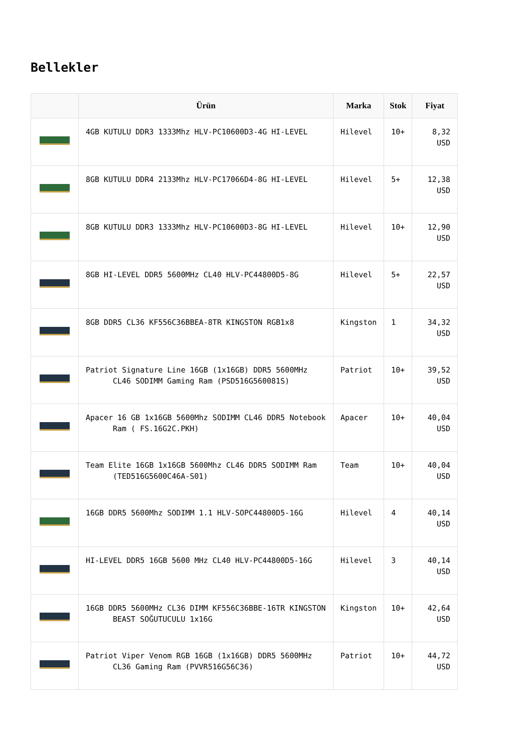Bellekler
| | Ürün | Marka | Stok | Fiyat |
| --- | --- | --- | --- | --- |
| | 4GB KUTULU DDR3 1333Mhz HLV-PC10600D3-4G HI-LEVEL | Hilevel | 10+ | 8,32 USD |
| | 8GB KUTULU DDR4 2133Mhz HLV-PC17066D4-8G HI-LEVEL | Hilevel | 5+ | 12,38 USD |
| | 8GB KUTULU DDR3 1333Mhz HLV-PC10600D3-8G HI-LEVEL | Hilevel | 10+ | 12,90 USD |
| | 8GB HI-LEVEL DDR5 5600MHz CL40 HLV-PC44800D5-8G | Hilevel | 5+ | 22,57 USD |
| | 8GB DDR5 CL36 KF556C36BBEA-8TR KINGSTON RGB1x8 | Kingston | 1 | 34,32 USD |
| | Patriot Signature Line 16GB (1x16GB) DDR5 5600MHz CL46 SODIMM Gaming Ram (PSD516G560081S) | Patriot | 10+ | 39,52 USD |
| | Apacer 16 GB 1x16GB 5600Mhz SODIMM CL46 DDR5 Notebook Ram ( FS.16G2C.PKH) | Apacer | 10+ | 40,04 USD |
| | Team Elite 16GB 1x16GB 5600Mhz CL46 DDR5 SODIMM Ram (TED516G5600C46A-S01) | Team | 10+ | 40,04 USD |
| | 16GB DDR5 5600Mhz SODIMM 1.1 HLV-SOPC44800D5-16G | Hilevel | 4 | 40,14 USD |
| | HI-LEVEL DDR5 16GB 5600 MHz CL40 HLV-PC44800D5-16G | Hilevel | 3 | 40,14 USD |
| | 16GB DDR5 5600MHz CL36 DIMM KF556C36BBE-16TR KINGSTON BEAST SOĞUTUCULU 1x16G | Kingston | 10+ | 42,64 USD |
| | Patriot Viper Venom RGB 16GB (1x16GB) DDR5 5600MHz CL36 Gaming Ram (PVVR516G56C36) | Patriot | 10+ | 44,72 USD |